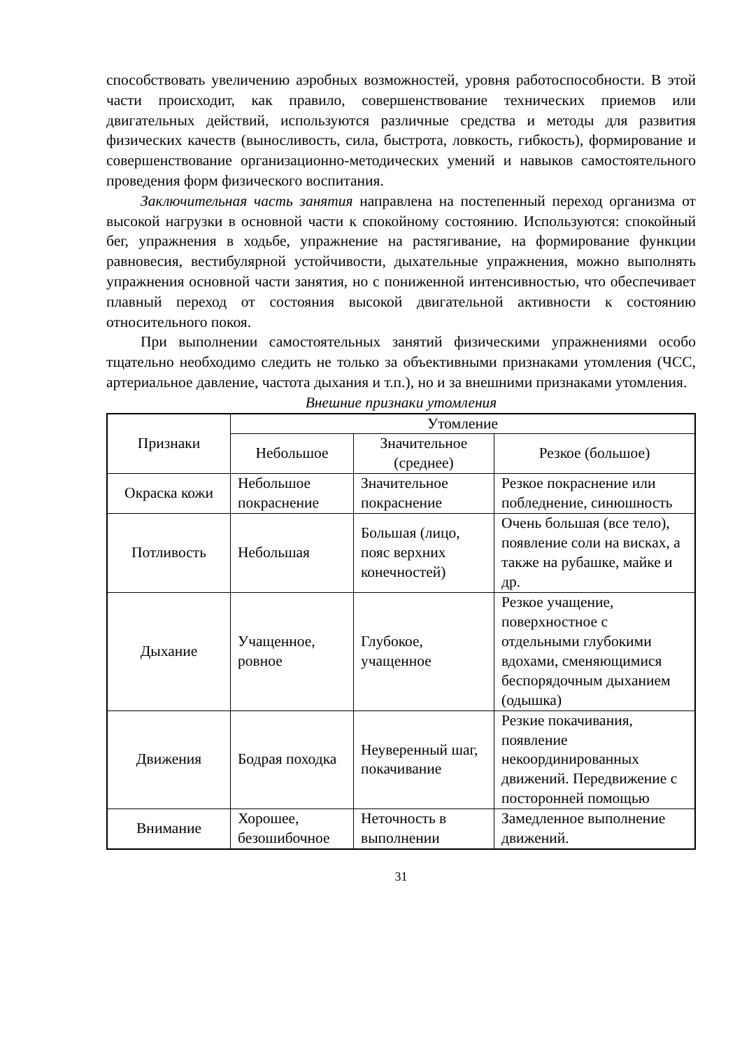способствовать увеличению аэробных возможностей, уровня работоспособности. В этой части происходит, как правило, совершенствование технических приемов или двигательных действий, используются различные средства и методы для развития физических качеств (выносливость, сила, быстрота, ловкость, гибкость), формирование и совершенствование организационно-методических умений и навыков самостоятельного проведения форм физического воспитания.
Заключительная часть занятия направлена на постепенный переход организма от высокой нагрузки в основной части к спокойному состоянию. Используются: спокойный бег, упражнения в ходьбе, упражнение на растягивание, на формирование функции равновесия, вестибулярной устойчивости, дыхательные упражнения, можно выполнять упражнения основной части занятия, но с пониженной интенсивностью, что обеспечивает плавный переход от состояния высокой двигательной активности к состоянию относительного покоя.
При выполнении самостоятельных занятий физическими упражнениями особо тщательно необходимо следить не только за объективными признаками утомления (ЧСС, артериальное давление, частота дыхания и т.п.), но и за внешними признаками утомления.
Внешние признаки утомления
| Признаки | Утомление | | |
| --- | --- | --- | --- |
| | Небольшое | Значительное (среднее) | Резкое (большое) |
| Окраска кожи | Небольшое покраснение | Значительное покраснение | Резкое покраснение или побледнение, синюшность |
| Потливость | Небольшая | Большая (лицо, пояс верхних конечностей) | Очень большая (все тело), появление соли на висках, а также на рубашке, майке и др. |
| Дыхание | Учащенное, ровное | Глубокое, учащенное | Резкое учащение, поверхностное с отдельными глубокими вдохами, сменяющимися беспорядочным дыханием (одышка) |
| Движения | Бодрая походка | Неуверенный шаг, покачивание | Резкие покачивания, появление некоординированных движений. Передвижение с посторонней помощью |
| Внимание | Хорошее, безошибочное | Неточность в выполнении | Замедленное выполнение движений. |
31